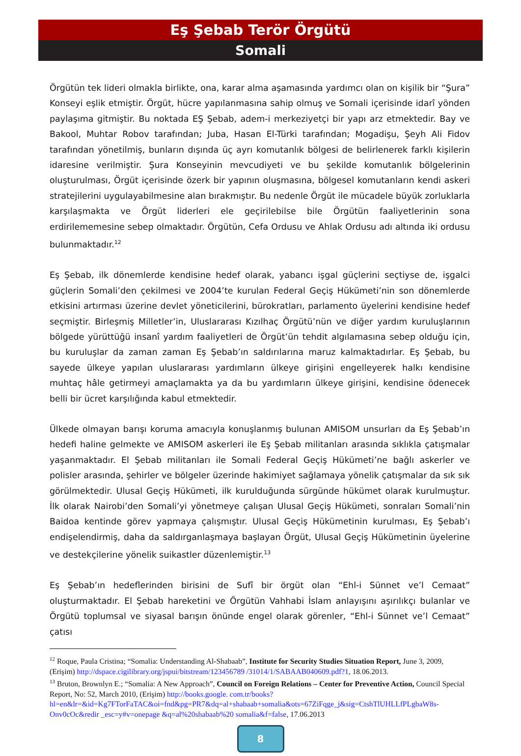Eş Şebab Terör Örgütü
Somali
Örgütün tek lideri olmakla birlikte, ona, karar alma aşamasında yardımcı olan on kişilik bir “Şura” Konseyi eşlik etmiştir. Örgüt, hücre yapılanmasına sahip olmuş ve Somali içerisinde idarî yönden paylaşıma gitmiştir. Bu noktada EŞ Şebab, adem-i merkeziyetçi bir yapı arz etmektedir. Bay ve Bakool, Muhtar Robov tarafından; Juba, Hasan El-Türki tarafından; Mogadişu, Şeyh Ali Fidov tarafından yönetilmiş, bunların dışında üç ayrı komutanlık bölgesi de belirlenerek farklı kişilerin idaresine verilmiştir. Şura Konseyinin mevcudiyeti ve bu şekilde komutanlık bölgelerinin oluşturulması, Örgüt içerisinde özerk bir yapının oluşmasına, bölgesel komutanların kendi askeri stratejilerini uygulayabilmesine alan bırakmıştır. Bu nedenle Örgüt ile mücadele büyük zorluklarla karşılaşmakta ve Örgüt liderleri ele geçirilebilse bile Örgütün faaliyetlerinin sona erdirilememesine sebep olmaktadır. Örgütün, Cefa Ordusu ve Ahlak Ordusu adı altında iki ordusu bulunmaktadır.<sup>12</sup>
Eş Şebab, ilk dönemlerde kendisine hedef olarak, yabancı işgal güçlerini seçtiyse de, işgalci güçlerin Somali’den çekilmesi ve 2004’te kurulan Federal Geçiş Hükümeti’nin son dönemlerde etkisini artırması üzerine devlet yöneticilerini, bürokratları, parlamento üyelerini kendisine hedef seçmiştir. Birleşmiş Milletler’in, Uluslararası Kızılhaç Örgütü’nün ve diğer yardım kuruluşlarının bölgede yürüttüğü insanî yardım faaliyetleri de Örgüt’ün tehdit algılamasına sebep olduğu için, bu kuruluşlar da zaman zaman Eş Şebab’ın saldırılarına maruz kalmaktadırlar. Eş Şebab, bu sayede ülkeye yapılan uluslararası yardımların ülkeye girişini engelleyerek halkı kendisine muhtaç hâle getirmeyi amaçlamakta ya da bu yardımların ülkeye girişini, kendisine ödenecek belli bir ücret karşılığında kabul etmektedir.
Ülkede olmayan barışı koruma amacıyla konuşlanmış bulunan AMISOM unsurları da Eş Şebab’ın hedefi haline gelmekte ve AMISOM askerleri ile Eş Şebab militanları arasında sıklıkla çatışmalar yaşanmaktadır. El Şebab militanları ile Somali Federal Geçiş Hükümeti’ne bağlı askerler ve polisler arasında, şehirler ve bölgeler üzerinde hakimiyet sağlamaya yönelik çatışmalar da sık sık görülmektedir. Ulusal Geçiş Hükümeti, ilk kurulduğunda sürgünde hükümet olarak kurulmuştur. İlk olarak Nairobi’den Somali’yi yönetmeye çalışan Ulusal Geçiş Hükümeti, sonraları Somali’nin Baidoa kentinde görev yapmaya çalışmıştır. Ulusal Geçiş Hükümetinin kurulması, Eş Şebab’ı endişelendirmiş, daha da saldırganlaşmaya başlayan Örgüt, Ulusal Geçiş Hükümetinin üyelerine ve destekçilerine yönelik suikastler düzenlemiştir.<sup>13</sup>
Eş Şebab’ın hedeflerinden birisini de Sufî bir örgüt olan “Ehl-i Sünnet ve’l Cemaat” oluşturmaktadır. El Şebab hareketini ve Örgütün Vahhabi İslam anlayışını aşırılıkçı bulanlar ve Örgütü toplumsal ve siyasal barışın önünde engel olarak görenler, “Ehl-i Sünnet ve’l Cemaat” çatısı
<sup>12</sup> Roque, Paula Cristina; “Somalia: Understanding Al-Shabaab”, Institute for Security Studies Situation Report, June 3, 2009, (Erişim) http://dspace.cigilibrary.org/jspui/bitstream/123456789 /31014/1/SABAAB040609.pdf?1, 18.06.2013.
<sup>13</sup> Bruton, Brownlyn E.; “Somalia: A New Approach”, Council on Foreign Relations – Center for Preventive Action, Council Special Report, No: 52, March 2010, (Erişim) http://books.google. com.tr/books?hl=en&lr=&id=Kg7FTorFaTAC&oi=fnd&pg=PR7&dq=al+shabaab+somalia&ots=67ZiFqge_j&sig=CtshTlUHLLfPLgbaW8s-Onv0cOc&redir _esc=y#v=onepage &q=al%20shabaab%20 somalia&f=false, 17.06.2013
8